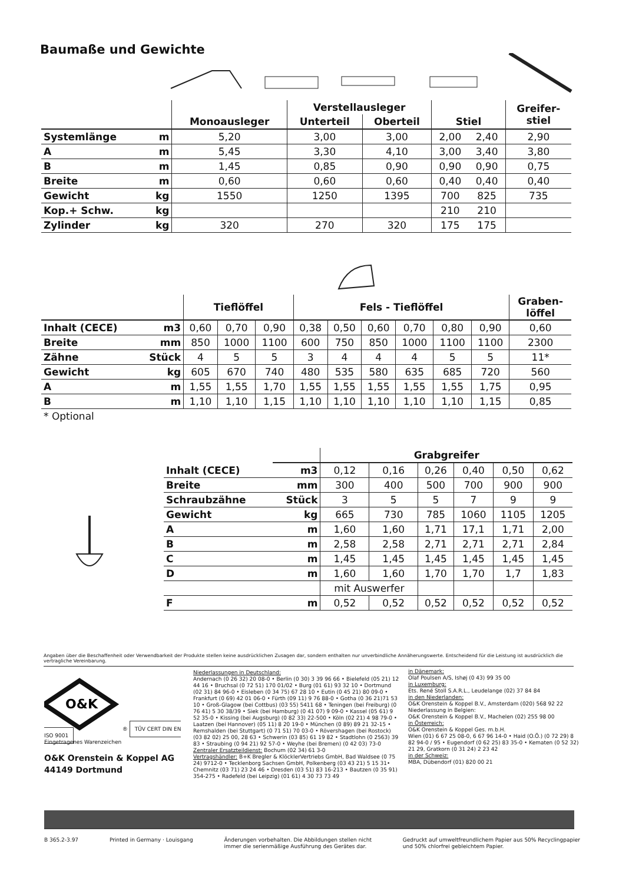Baumaße und Gewichte
| | | | Verstellausleger | | | | Greifer- stiel |
| --- | --- | --- | --- | --- | --- | --- | --- |
| | | Monoausleger | Unterteil | Oberteil | Stiel | | |
| Systemlänge | m | 5,20 | 3,00 | 3,00 | 2,00 | 2,40 | 2,90 |
| A | m | 5,45 | 3,30 | 4,10 | 3,00 | 3,40 | 3,80 |
| B | m | 1,45 | 0,85 | 0,90 | 0,90 | 0,90 | 0,75 |
| Breite | m | 0,60 | 0,60 | 0,60 | 0,40 | 0,40 | 0,40 |
| Gewicht | kg | 1550 | 1250 | 1395 | 700 | 825 | 735 |
| Kop.+ Schw. | kg | | | | 210 | 210 | |
| Zylinder | kg | 320 | 270 | 320 | 175 | 175 | |
| | | Tieflöffel | | | Fels - Tieflöffel | | | | | | Graben- löffel |
| --- | --- | --- | --- | --- | --- | --- | --- | --- | --- | --- | --- |
| Inhalt (CECE) | m3 | 0,60 | 0,70 | 0,90 | 0,38 | 0,50 | 0,60 | 0,70 | 0,80 | 0,90 | 0,60 |
| Breite | mm | 850 | 1000 | 1100 | 600 | 750 | 850 | 1000 | 1100 | 1100 | 2300 |
| Zähne | Stück | 4 | 5 | 5 | 3 | 4 | 4 | 4 | 5 | 5 | 11* |
| Gewicht | kg | 605 | 670 | 740 | 480 | 535 | 580 | 635 | 685 | 720 | 560 |
| A | m | 1,55 | 1,55 | 1,70 | 1,55 | 1,55 | 1,55 | 1,55 | 1,55 | 1,75 | 0,95 |
| B | m | 1,10 | 1,10 | 1,15 | 1,10 | 1,10 | 1,10 | 1,10 | 1,10 | 1,15 | 0,85 |
| * Optional | | | | | | | | | | | |
| | | Grabgreifer | | | | | |
| --- | --- | --- | --- | --- | --- | --- | --- |
| Inhalt (CECE) | m3 | 0,12 | 0,16 | 0,26 | 0,40 | 0,50 | 0,62 |
| Breite | mm | 300 | 400 | 500 | 700 | 900 | 900 |
| Schraubzähne | Stück | 3 | 5 | 5 | 7 | 9 | 9 |
| Gewicht | kg | 665 | 730 | 785 | 1060 | 1105 | 1205 |
| A | m | 1,60 | 1,60 | 1,71 | 17,1 | 1,71 | 2,00 |
| B | m | 2,58 | 2,58 | 2,71 | 2,71 | 2,71 | 2,84 |
| C | m | 1,45 | 1,45 | 1,45 | 1,45 | 1,45 | 1,45 |
| D | m | 1,60 | 1,60 | 1,70 | 1,70 | 1,7 | 1,83 |
| | | mit Auswerfer | | | | | |
| F | m | 0,52 | 0,52 | 0,52 | 0,52 | 0,52 | 0,52 |
Angaben über die Beschaffenheit oder Verwendbarkeit der Produkte stellen keine ausdrücklichen Zusagen dar, sondern enthalten nur unverbindliche Annäherungswerte. Entscheidend für die Leistung ist ausdrücklich die vertragliche Vereinbarung.
O&K
® TÜV CERT DIN EN ISO 9001
Eingetragenes Warenzeichen
O&K Orenstein & Koppel AG
44149 Dortmund
Niederlassungen in Deutschland:
Andernach (0 26 32) 20 08-0 • Berlin (0 30) 3 39 96 66 • Bielefeld (05 21) 12 44 16 • Bruchsal (0 72 51) 170 01/02 • Burg (01 61) 93 32 10 • Dortmund (02 31) 84 96-0 • Eisleben (0 34 75) 67 28 10 • Eutin (0 45 21) 80 09-0 • Frankfurt (0 69) 42 01 06-0 • Fürth (09 11) 9 76 88-0 • Gotha (0 36 21)71 53 10 • Groß-Glagow (bei Cottbus) (03 55) 5411 68 • Teningen (bei Freiburg) (0 76 41) 5 30 38/39 • Siek (bei Hamburg) (0 41 07) 9 09-0 • Kassel (05 61) 9 52 35-0 • Kissing (bei Augsburg) (0 82 33) 22-500 • Köln (02 21) 4 98 79-0 • Laatzen (bei Hannover) (05 11) 8 20 19-0 • München (0 89) 89 21 32-15 • Remshalden (bei Stuttgart) (0 71 51) 70 03-0 • Rövershagen (bei Rostock) (03 82 02) 25 00, 28 63 • Schwerin (03 85) 61 19 82 • Stadtlohn (0 2563) 39 83 • Straubing (0 94 21) 92 57-0 • Weyhe (bei Bremen) (0 42 03) 73-0
Zentraler Ersatzteildienst: Bochum (02 34) 61 3-0
Vertragshändler: B+K Bregler & KlöcklerVertriebs GmbH, Bad Waldsee (0 75 24) 9712-0 • Tecklenborg Sachsen GmbH, Polkenberg (03 43 21) 5 15 31• Chemnitz (03 71) 23 24 46 • Dresden (03 51) 83 16-213 • Bautzen (0 35 91) 354-275 • Radefeld (bei Leipzig) (01 61) 4 30 73 73 49
in Dänemark:
Olaf Poulsen A/S, Ishøj (0 43) 99 35 00
in Luxemburg:
Ets. René Stoll S.A.R.L., Leudelange (02) 37 84 84
in den Niederlanden:
O&K Orenstein & Koppel B.V., Amsterdam (020) 568 92 22
Niederlassung in Belgien:
O&K Orenstein & Koppel B.V., Machelen (02) 255 98 00
in Österreich:
O&K Orenstein & Koppel Ges. m.b.H.
Wien (01) 6 67 25 08-0, 6 67 96 14-0 • Haid (O.Ö.) (0 72 29) 8 82 94-0 / 95 • Eugendorf (0 62 25) 83 35-0 • Kematen (0 52 32) 21 29, Gratkorn (0 31 24) 2 23 42
in der Schweiz:
MBA, Dübendorf (01) 820 00 21
B 365.2-3.97 Printed in Germany · Louisgang Änderungen vorbehalten. Die Abbildungen stellen nicht
immer die serienmäßige Ausführung des Gerätes dar. Gedruckt auf umweltfreundlichem Papier aus 50% Recyclingpapier
und 50% chlorfrei gebleichtem Papier.